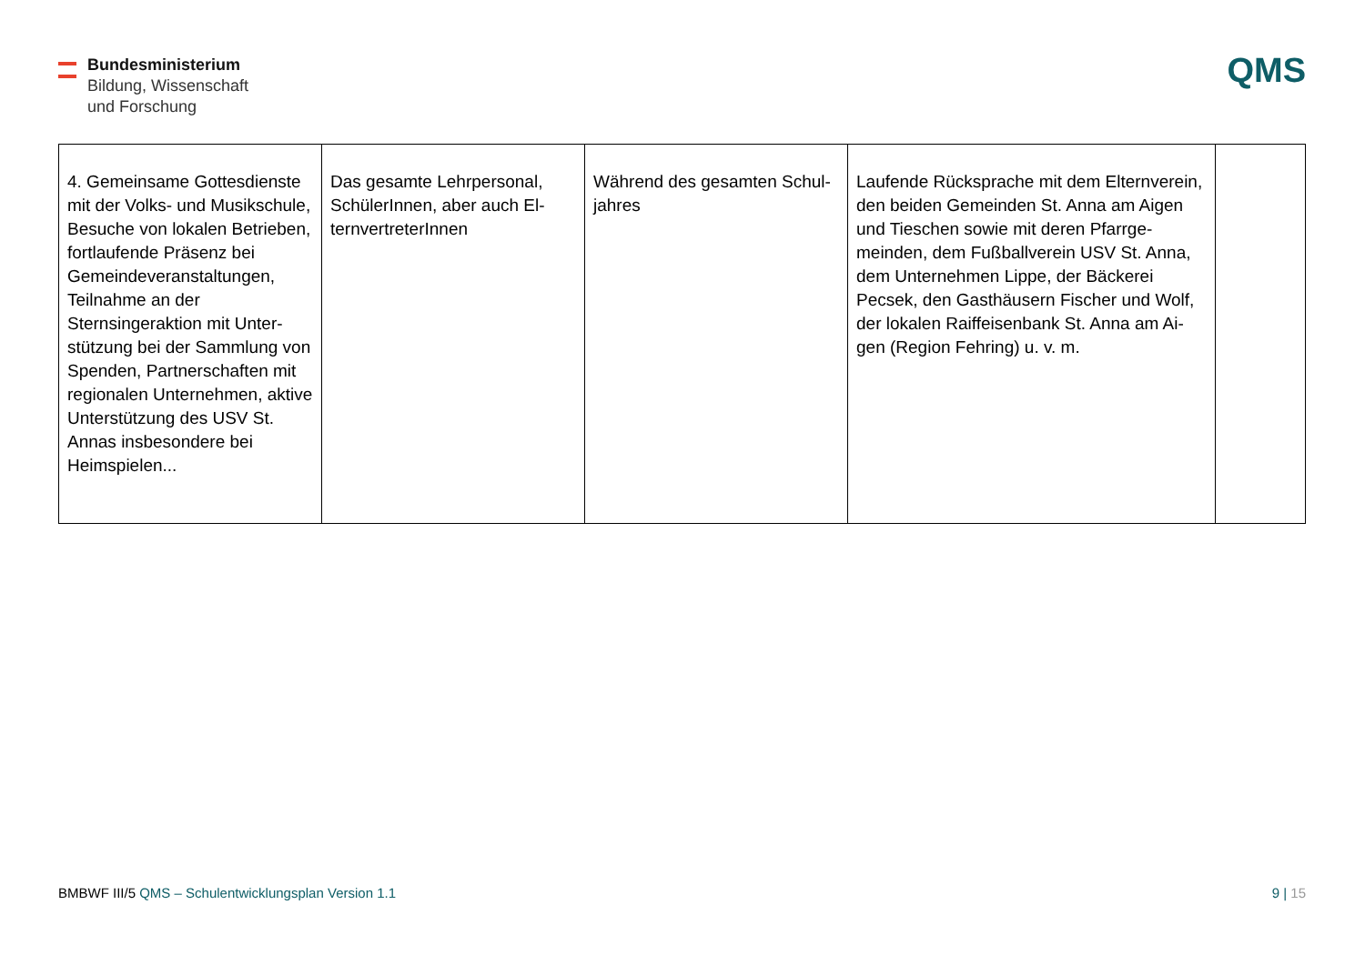Bundesministerium
Bildung, Wissenschaft
und Forschung
QMS
| 4. Gemeinsame Gottesdienste mit der Volks- und Musik­schule, Besuche von lokalen Betrieben, fortlaufende Prä­senz bei Gemeindeveranstal­tungen, Teilnahme an der Sternsingeraktion mit Unter­stützung bei der Sammlung von Spenden, Partnerschaften mit regionalen Unternehmen, aktive Unterstützung des USV St. Annas insbesondere bei Heimspielen... | Das gesamte Lehrpersonal, SchülerInnen, aber auch El­ternvertreterInnen | Während des gesamten Schul­jahres | Laufende Rücksprache mit dem Elternver­ein, den beiden Gemeinden St. Anna am Ai­gen und Tieschen sowie mit deren Pfarrge­meinden, dem Fußballverein USV St. Anna, dem Unternehmen Lippe, der Bäckerei Pecsek, den Gasthäusern Fischer und Wolf, der lokalen Raiffeisenbank St. Anna am Ai­gen (Region Fehring) u. v. m. | |
BMBWF III/5 QMS – Schulentwicklungsplan Version 1.1
9 | 15